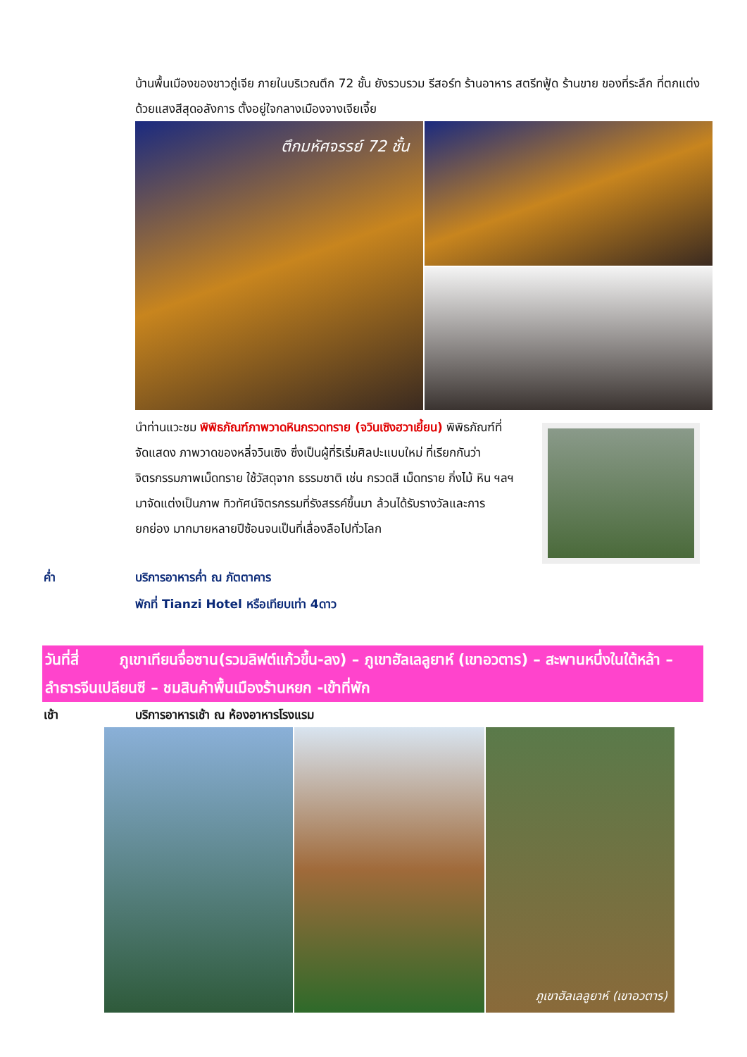บ้านพื้นเมืองของชาวถู่เจีย ภายในบริเวณตึก 72 ชั้น ยังรวบรวม รีสอร์ท ร้านอาหาร สตรีทฟู้ด ร้านขาย ของที่ระลึก ที่ตกแต่งด้วยแสงสีสุดอลังการ ตั้งอยู่ใจกลางเมืองจางเจียเจี้ย
ตึกมหัศจรรย์ 72 ชั้น
นำท่านแวะชม พิพิธภัณฑ์ภาพวาดหินกรวดทราย (จวินเซิงฮวาเยี้ยน) พิพิธภัณฑ์ที่จัดแสดง ภาพวาดของหลี่จวินเซิง ซึ่งเป็นผู้ที่ริเริ่มศิลปะแบบใหม่ ที่เรียกกันว่า จิตรกรรมภาพเม็ดทราย ใช้วัสดุจาก ธรรมชาติ เช่น กรวดสี เม็ดทราย กิ่งไม้ หิน ฯลฯ มาจัดแต่งเป็นภาพ ทิวทัศน์จิตรกรรมที่รังสรรค์ขึ้นมา ล้วนได้รับรางวัลและการยกย่อง มากมายหลายปีซ้อนจนเป็นที่เลื่องลือไปทั่วโลก
ค่ำ บริการอาหารค่ำ ณ ภัตตาคาร
พักที่ Tianzi Hotel หรือเทียบเท่า 4ดาว
วันที่สี่ ภูเขาเทียนจื่อซาน(รวมลิฟต์แก้วขึ้น-ลง) – ภูเขาฮัลเลลูยาห์ (เขาอวตาร) – สะพานหนึ่งในใต้หล้า – ลำธารจีนเปลียนซี – ชมสินค้าพื้นเมืองร้านหยก -เข้าที่พัก
เช้า บริการอาหารเช้า ณ ห้องอาหารโรงแรม
ภูเขาฮัลเลลูยาห์ (เขาอวตาร)